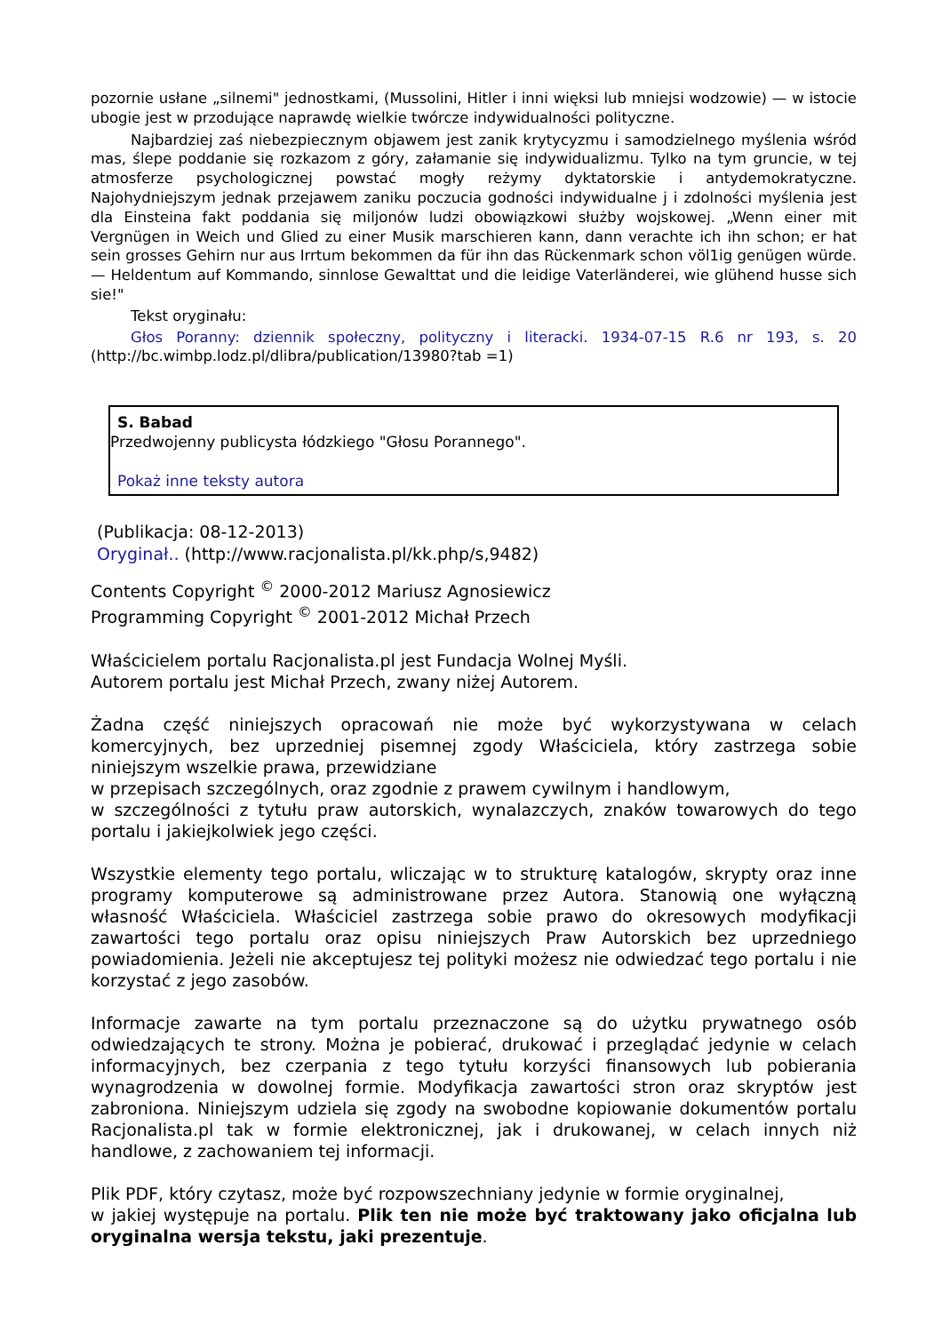pozornie usłane „silnemi" jednostkami, (Mussolini, Hitler i inni więksi lub mniejsi wodzowie) — w istocie ubogie jest w przodujące naprawdę wielkie twórcze indywidualności polityczne.
Najbardziej zaś niebezpiecznym objawem jest zanik krytycyzmu i samodzielnego myślenia wśród mas, ślepe poddanie się rozkazom z góry, załamanie się indywidualizmu. Tylko na tym gruncie, w tej atmosferze psychologicznej powstać mogły reżymy dyktatorskie i antydemokratyczne. Najohydniejszym jednak przejawem zaniku poczucia godności indywidualne j i zdolności myślenia jest dla Einsteina fakt poddania się miljonów ludzi obowiązkowi służby wojskowej. „Wenn einer mit Vergnügen in Weich und Glied zu einer Musik marschieren kann, dann verachte ich ihn schon; er hat sein grosses Gehirn nur aus Irrtum bekommen da für ihn das Rückenmark schon völ1ig genügen würde. — Heldentum auf Kommando, sinnlose Gewalttat und die leidige Vaterländerei, wie glühend husse sich sie!"
Tekst oryginału:
Głos Poranny: dziennik społeczny, polityczny i literacki. 1934-07-15 R.6 nr 193, s. 20 (http://bc.wimbp.lodz.pl/dlibra/publication/13980?tab =1)
S. Babad
Przedwojenny publicysta łódzkiego "Głosu Porannego".
Pokaż inne teksty autora
(Publikacja: 08-12-2013)
Oryginał.. (http://www.racjonalista.pl/kk.php/s,9482)
Contents Copyright <sup>©</sup> 2000-2012 Mariusz Agnosiewicz
Programming Copyright <sup>©</sup> 2001-2012 Michał Przech
Właścicielem portalu Racjonalista.pl jest Fundacja Wolnej Myśli.
Autorem portalu jest Michał Przech, zwany niżej Autorem.
Żadna część niniejszych opracowań nie może być wykorzystywana w celach komercyjnych, bez uprzedniej pisemnej zgody Właściciela, który zastrzega sobie niniejszym wszelkie prawa, przewidziane
w przepisach szczególnych, oraz zgodnie z prawem cywilnym i handlowym,
w szczególności z tytułu praw autorskich, wynalazczych, znaków towarowych do tego portalu i jakiejkolwiek jego części.
Wszystkie elementy tego portalu, wliczając w to strukturę katalogów, skrypty oraz inne programy komputerowe są administrowane przez Autora. Stanowią one wyłączną własność Właściciela. Właściciel zastrzega sobie prawo do okresowych modyfikacji zawartości tego portalu oraz opisu niniejszych Praw Autorskich bez uprzedniego powiadomienia. Jeżeli nie akceptujesz tej polityki możesz nie odwiedzać tego portalu i nie korzystać z jego zasobów.
Informacje zawarte na tym portalu przeznaczone są do użytku prywatnego osób odwiedzających te strony. Można je pobierać, drukować i przeglądać jedynie w celach informacyjnych, bez czerpania z tego tytułu korzyści finansowych lub pobierania wynagrodzenia w dowolnej formie. Modyfikacja zawartości stron oraz skryptów jest zabroniona. Niniejszym udziela się zgody na swobodne kopiowanie dokumentów portalu Racjonalista.pl tak w formie elektronicznej, jak i drukowanej, w celach innych niż handlowe, z zachowaniem tej informacji.
Plik PDF, który czytasz, może być rozpowszechniany jedynie w formie oryginalnej,
w jakiej występuje na portalu. Plik ten nie może być traktowany jako oficjalna lub oryginalna wersja tekstu, jaki prezentuje.